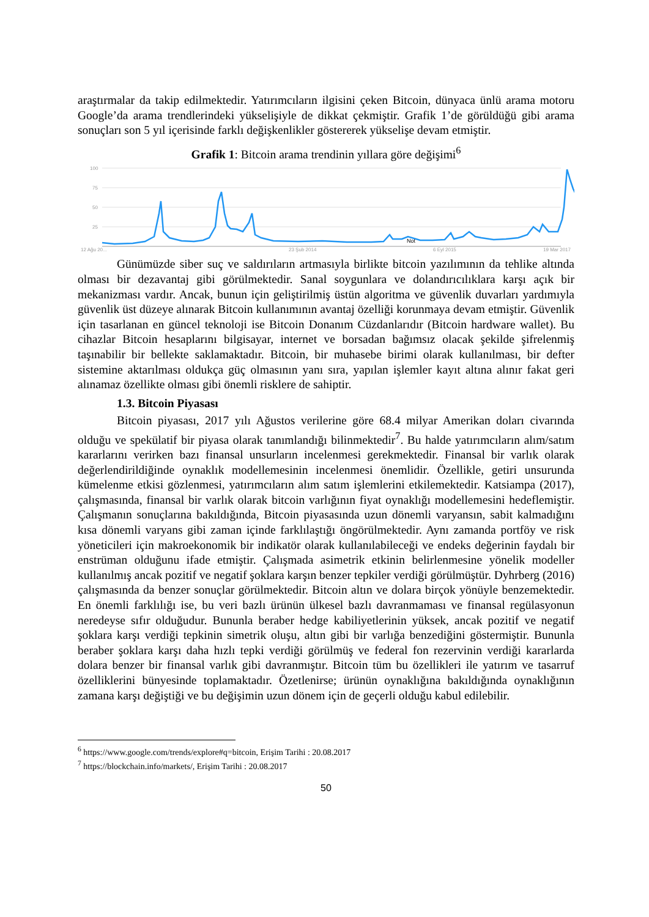araştırmalar da takip edilmektedir. Yatırımcıların ilgisini çeken Bitcoin, dünyaca ünlü arama motoru Google’da arama trendlerindeki yükselişiyle de dikkat çekmiştir. Grafik 1’de görüldüğü gibi arama sonuçları son 5 yıl içerisinde farklı değişkenlikler göstererek yükselişe devam etmiştir.
Grafik 1: Bitcoin arama trendinin yıllara göre değişimi<sup>6</sup>
100
75
50
25
12 Ağu 20...
23 Şub 2014
6 Eyl 2015
19 Mar 2017
Not
Günümüzde siber suç ve saldırıların artmasıyla birlikte bitcoin yazılımının da tehlike altında olması bir dezavantaj gibi görülmektedir. Sanal soygunlara ve dolandırıcılıklara karşı açık bir mekanizması vardır. Ancak, bunun için geliştirilmiş üstün algoritma ve güvenlik duvarları yardımıyla güvenlik üst düzeye alınarak Bitcoin kullanımının avantaj özelliği korunmaya devam etmiştir. Güvenlik için tasarlanan en güncel teknoloji ise Bitcoin Donanım Cüzdanlarıdır (Bitcoin hardware wallet). Bu cihazlar Bitcoin hesaplarını bilgisayar, internet ve borsadan bağımsız olacak şekilde şifrelenmiş taşınabilir bir bellekte saklamaktadır. Bitcoin, bir muhasebe birimi olarak kullanılması, bir defter sistemine aktarılması oldukça güç olmasının yanı sıra, yapılan işlemler kayıt altına alınır fakat geri alınamaz özellikte olması gibi önemli risklere de sahiptir.
1.3. Bitcoin Piyasası
Bitcoin piyasası, 2017 yılı Ağustos verilerine göre 68.4 milyar Amerikan doları civarında olduğu ve spekülatif bir piyasa olarak tanımlandığı bilinmektedir<sup>7</sup>. Bu halde yatırımcıların alım/satım kararlarını verirken bazı finansal unsurların incelenmesi gerekmektedir. Finansal bir varlık olarak değerlendirildiğinde oynaklık modellemesinin incelenmesi önemlidir. Özellikle, getiri unsurunda kümelenme etkisi gözlenmesi, yatırımcıların alım satım işlemlerini etkilemektedir. Katsiampa (2017), çalışmasında, finansal bir varlık olarak bitcoin varlığının fiyat oynaklığı modellemesini hedeflemiştir. Çalışmanın sonuçlarına bakıldığında, Bitcoin piyasasında uzun dönemli varyansın, sabit kalmadığını kısa dönemli varyans gibi zaman içinde farklılaştığı öngörülmektedir. Aynı zamanda portföy ve risk yöneticileri için makroekonomik bir indikatör olarak kullanılabileceği ve endeks değerinin faydalı bir enstrüman olduğunu ifade etmiştir. Çalışmada asimetrik etkinin belirlenmesine yönelik modeller kullanılmış ancak pozitif ve negatif şoklara karşın benzer tepkiler verdiği görülmüştür. Dyhrberg (2016) çalışmasında da benzer sonuçlar görülmektedir. Bitcoin altın ve dolara birçok yönüyle benzemektedir. En önemli farklılığı ise, bu veri bazlı ürünün ülkesel bazlı davranmaması ve finansal regülasyonun neredeyse sıfır olduğudur. Bununla beraber hedge kabiliyetlerinin yüksek, ancak pozitif ve negatif şoklara karşı verdiği tepkinin simetrik oluşu, altın gibi bir varlığa benzediğini göstermiştir. Bununla beraber şoklara karşı daha hızlı tepki verdiği görülmüş ve federal fon rezervinin verdiği kararlarda dolara benzer bir finansal varlık gibi davranmıştır. Bitcoin tüm bu özellikleri ile yatırım ve tasarruf özelliklerini bünyesinde toplamaktadır. Özetlenirse; ürünün oynaklığına bakıldığında oynaklığının zamana karşı değiştiği ve bu değişimin uzun dönem için de geçerli olduğu kabul edilebilir.
<sup>6</sup> https://www.google.com/trends/explore#q=bitcoin, Erişim Tarihi : 20.08.2017
<sup>7</sup> https://blockchain.info/markets/, Erişim Tarihi : 20.08.2017
50